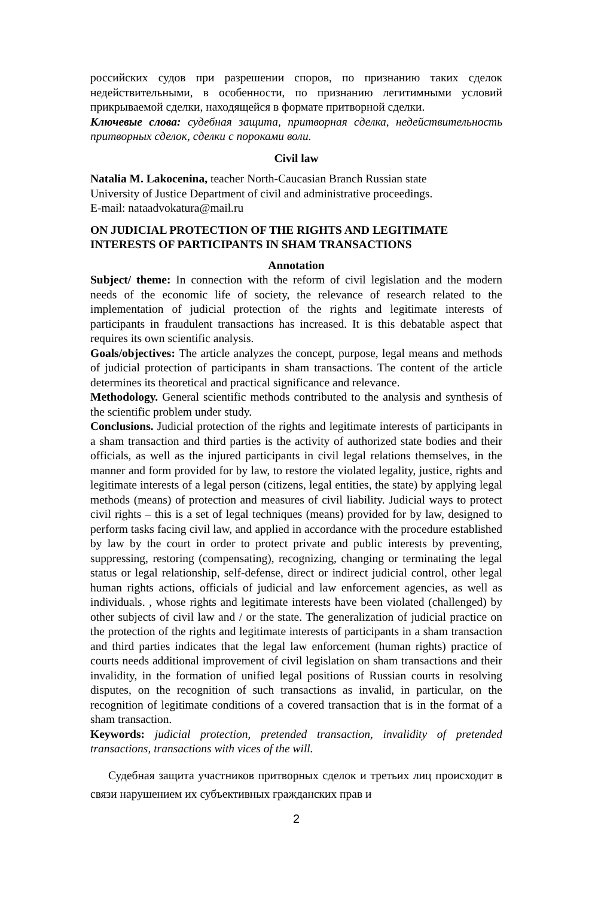российских судов при разрешении споров, по признанию таких сделок недействительными, в особенности, по признанию легитимными условий прикрываемой сделки, находящейся в формате притворной сделки.
Ключевые слова: судебная защита, притворная сделка, недействительность притворных сделок, сделки с пороками воли.
Civil law
Natalia M. Lakocenina, teacher North-Caucasian Branch Russian state
University of Justice Department of civil and administrative proceedings.
E-mail: nataadvokatura@mail.ru
ON JUDICIAL PROTECTION OF THE RIGHTS AND LEGITIMATE INTERESTS OF PARTICIPANTS IN SHAM TRANSACTIONS
Annotation
Subject/ theme: In connection with the reform of civil legislation and the modern needs of the economic life of society, the relevance of research related to the implementation of judicial protection of the rights and legitimate interests of participants in fraudulent transactions has increased. It is this debatable aspect that requires its own scientific analysis.
Goals/objectives: The article analyzes the concept, purpose, legal means and methods of judicial protection of participants in sham transactions. The content of the article determines its theoretical and practical significance and relevance.
Methodology. General scientific methods contributed to the analysis and synthesis of the scientific problem under study.
Conclusions. Judicial protection of the rights and legitimate interests of participants in a sham transaction and third parties is the activity of authorized state bodies and their officials, as well as the injured participants in civil legal relations themselves, in the manner and form provided for by law, to restore the violated legality, justice, rights and legitimate interests of a legal person (citizens, legal entities, the state) by applying legal methods (means) of protection and measures of civil liability. Judicial ways to protect civil rights – this is a set of legal techniques (means) provided for by law, designed to perform tasks facing civil law, and applied in accordance with the procedure established by law by the court in order to protect private and public interests by preventing, suppressing, restoring (compensating), recognizing, changing or terminating the legal status or legal relationship, self-defense, direct or indirect judicial control, other legal human rights actions, officials of judicial and law enforcement agencies, as well as individuals. , whose rights and legitimate interests have been violated (challenged) by other subjects of civil law and / or the state. The generalization of judicial practice on the protection of the rights and legitimate interests of participants in a sham transaction and third parties indicates that the legal law enforcement (human rights) practice of courts needs additional improvement of civil legislation on sham transactions and their invalidity, in the formation of unified legal positions of Russian courts in resolving disputes, on the recognition of such transactions as invalid, in particular, on the recognition of legitimate conditions of a covered transaction that is in the format of a sham transaction.
Keywords: judicial protection, pretended transaction, invalidity of pretended transactions, transactions with vices of the will.
Судебная защита участников притворных сделок и третьих лиц происходит в связи нарушением их субъективных гражданских прав и
2